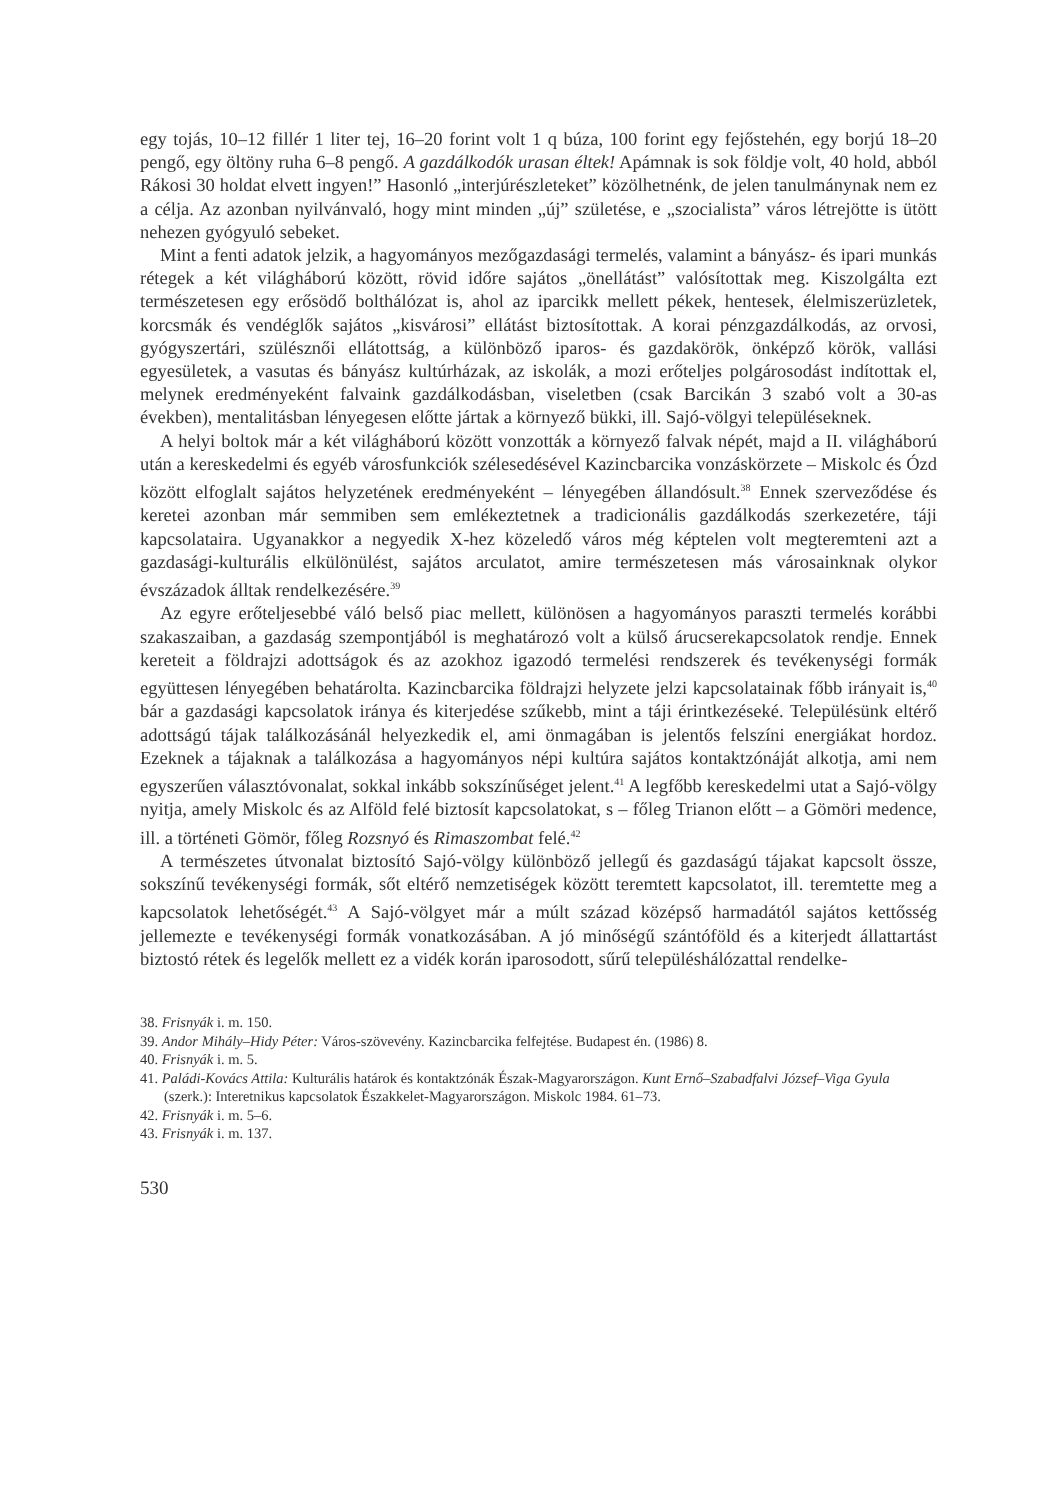egy tojás, 10–12 fillér 1 liter tej, 16–20 forint volt 1 q búza, 100 forint egy fejőstehén, egy borjú 18–20 pengő, egy öltöny ruha 6–8 pengő. A gazdálkodók urasan éltek! Apámnak is sok földje volt, 40 hold, abból Rákosi 30 holdat elvett ingyen!” Hasonló „interjúrészleteket” közölhetnénk, de jelen tanulmánynak nem ez a célja. Az azonban nyilvánvaló, hogy mint minden „új” születése, e „szocialista” város létrejötte is ütött nehezen gyógyuló sebeket.
Mint a fenti adatok jelzik, a hagyományos mezőgazdasági termelés, valamint a bányász- és ipari munkás rétegek a két világháború között, rövid időre sajátos „önellátást” valósítottak meg. Kiszolgálta ezt természetesen egy erősödő bolthálózat is, ahol az iparcikk mellett pékek, hentesek, élelmiszerüzletek, korcsmák és vendéglők sajátos „kisvárosi” ellátást biztosítottak. A korai pénzgazdálkodás, az orvosi, gyógyszertári, szülésznői ellátottság, a különböző iparos- és gazdakörök, önképző körök, vallási egyesületek, a vasutas és bányász kultúrházak, az iskolák, a mozi erőteljes polgárosodást indítottak el, melynek eredményeként falvaink gazdálkodásban, viseletben (csak Barcikán 3 szabó volt a 30-as években), mentalitásban lényegesen előtte jártak a környező bükki, ill. Sajó-völgyi településeknek.
A helyi boltok már a két világháború között vonzották a környező falvak népét, majd a II. világháború után a kereskedelmi és egyéb városfunkciók szélesedésével Kazincbarcika vonzáskörzete – Miskolc és Ózd között elfoglalt sajátos helyzetének eredményeként – lényegében állandósult.<sup>38</sup> Ennek szerveződése és keretei azonban már semmiben sem emlékeztetnek a tradicionális gazdálkodás szerkezetére, táji kapcsolataira. Ugyanakkor a negyedik X-hez közeledő város még képtelen volt megteremteni azt a gazdasági-kulturális elkülönülést, sajátos arculatot, amire természetesen más városainknak olykor évszázadok álltak rendelkezésére.<sup>39</sup>
Az egyre erőteljesebbé váló belső piac mellett, különösen a hagyományos paraszti termelés korábbi szakaszaiban, a gazdaság szempontjából is meghatározó volt a külső árucserekapcsolatok rendje. Ennek kereteit a földrajzi adottságok és az azokhoz igazodó termelési rendszerek és tevékenységi formák együttesen lényegében behatárolta. Kazincbarcika földrajzi helyzete jelzi kapcsolatainak főbb irányait is,<sup>40</sup> bár a gazdasági kapcsolatok iránya és kiterjedése szűkebb, mint a táji érintkezéseké. Településünk eltérő adottságú tájak találkozásánál helyezkedik el, ami önmagában is jelentős felszíni energiákat hordoz. Ezeknek a tájaknak a találkozása a hagyományos népi kultúra sajátos kontaktzónáját alkotja, ami nem egyszerűen választóvonalat, sokkal inkább sokszínűséget jelent.<sup>41</sup> A legfőbb kereskedelmi utat a Sajó-völgy nyitja, amely Miskolc és az Alföld felé biztosít kapcsolatokat, s – főleg Trianon előtt – a Gömöri medence, ill. a történeti Gömör, főleg Rozsnyó és Rimaszombat felé.<sup>42</sup>
A természetes útvonalat biztosító Sajó-völgy különböző jellegű és gazdaságú tájakat kapcsolt össze, sokszínű tevékenységi formák, sőt eltérő nemzetiségek között teremtett kapcsolatot, ill. teremtette meg a kapcsolatok lehetőségét.<sup>43</sup> A Sajó-völgyet már a múlt század középső harmadától sajátos kettősség jellemezte e tevékenységi formák vonatkozásában. A jó minőségű szántóföld és a kiterjedt állattartást biztostó rétek és legelők mellett ez a vidék korán iparosodott, sűrű településhálózattal rendelke-
38. Frisnyák i. m. 150.
39. Andor Mihály–Hidy Péter: Város-szövevény. Kazincbarcika felfejtése. Budapest én. (1986) 8.
40. Frisnyák i. m. 5.
41. Paládi-Kovács Attila: Kulturális határok és kontaktzónák Észak-Magyarországon. Kunt Ernő–Szabadfalvi József–Viga Gyula (szerk.): Interetnikus kapcsolatok Északkelet-Magyarországon. Miskolc 1984. 61–73.
42. Frisnyák i. m. 5–6.
43. Frisnyák i. m. 137.
530